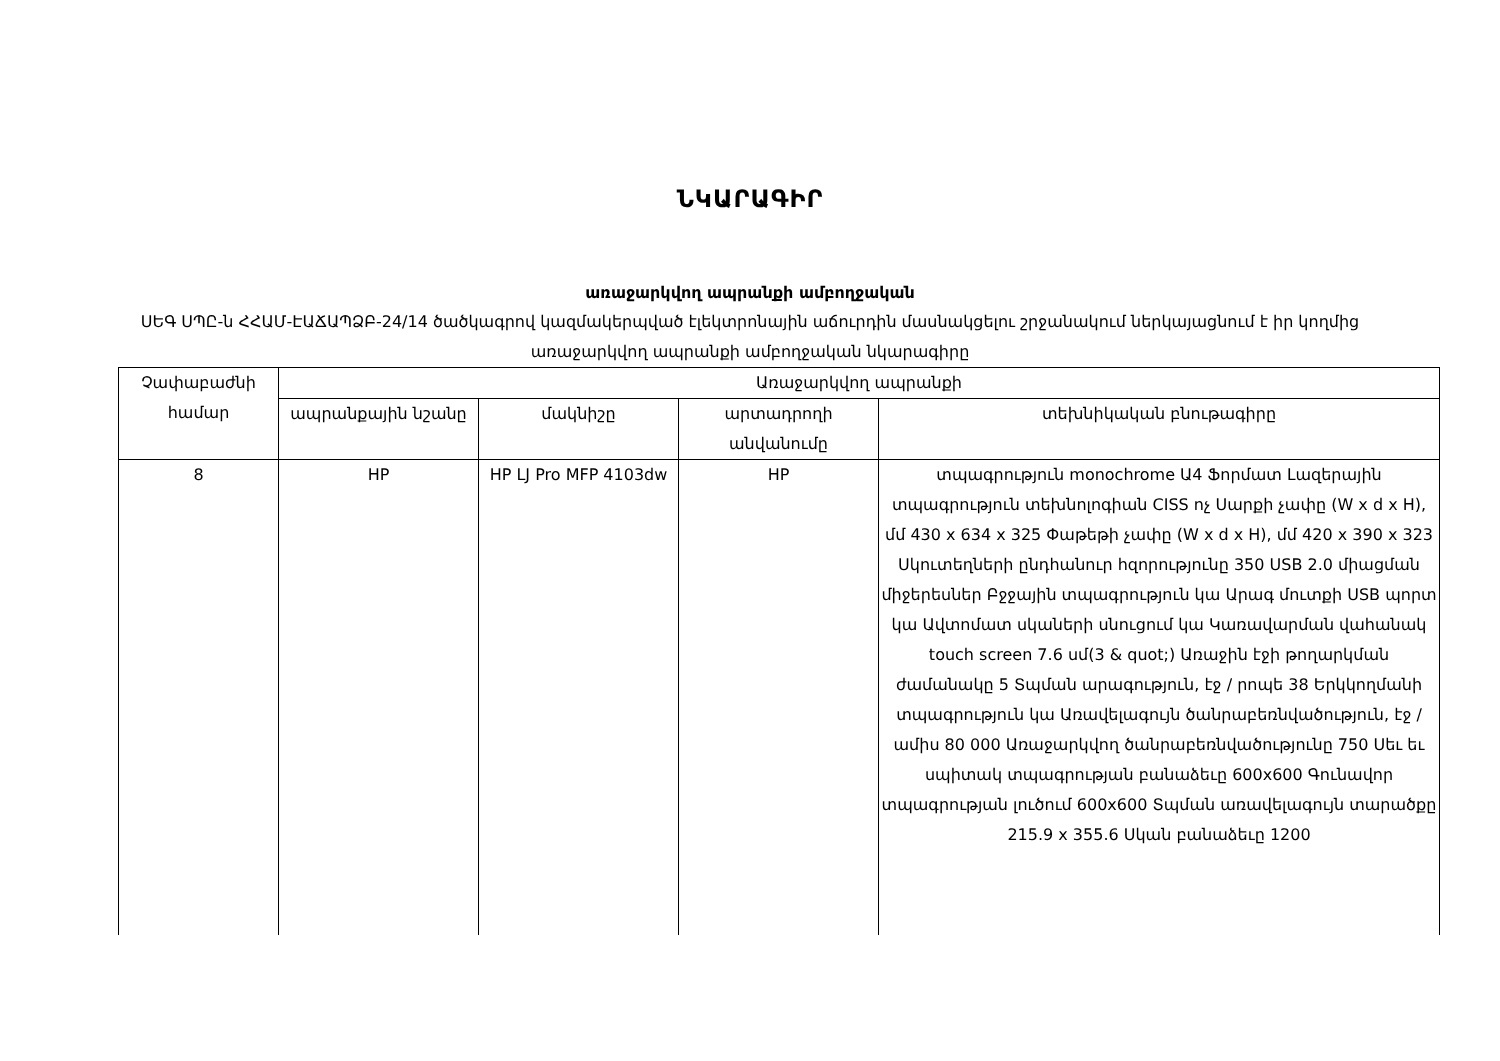ՆԿԱՐԱԳԻՐ
առաջարկվող ապրանքի ամբողջական
ՍԵԳ ՍՊԸ-ն ՀՀԱՄ-ԷԱՃԱՊՁԲ-24/14 ծածկագրով կազմակերպված էլեկտրոնային աճուրդին մասնակցելու շրջանակում ներկայացնում է իր կողմից առաջարկվող ապրանքի ամբողջական նկարագիրը
| Չափաբաժնի համար | Առաջարկվող ապրանքի | | | |
| --- | --- | --- | --- | --- |
| | ապրանքային նշանը | մակնիշը | արտադրողի անվանումը | տեխնիկական բնութագիրը |
| 8 | HP | HP LJ Pro MFP 4103dw | HP | տպագրություն monochrome Ա4 Ֆորմատ Լազերային տպագրություն տեխնոլոգիան CISS ոչ Սարքի չափը (W x d x H), մմ 430 x 634 x 325 Փաթեթի չափը (W x d x H), մմ 420 x 390 x 323 Սկուտեղների ընդհանուր հզորությունը 350 USB 2.0 միացման միջերեսներ Բջջային տպագրություն կա Արագ մուտքի USB պորտ կա Ավտոմատ սկաների սնուցում կա Կառավարման վահանակ touch screen 7.6 սմ(3 & quot;) Առաջին էջի թողարկման ժամանակը 5 Տպման արագություն, էջ / րոպե 38 Երկկողմանի տպագրություն կա Առավելագույն ծանրաբեռնվածություն, էջ / ամիս 80 000 Առաջարկվող ծանրաբեռնվածությունը 750 Սեւ եւ սպիտակ տպագրության բանաձեւը 600x600 Գունավոր տպագրության լուծում 600x600 Տպման առավելագույն տարածքը 215.9 x 355.6 Սկան բանաձեւը 1200 |